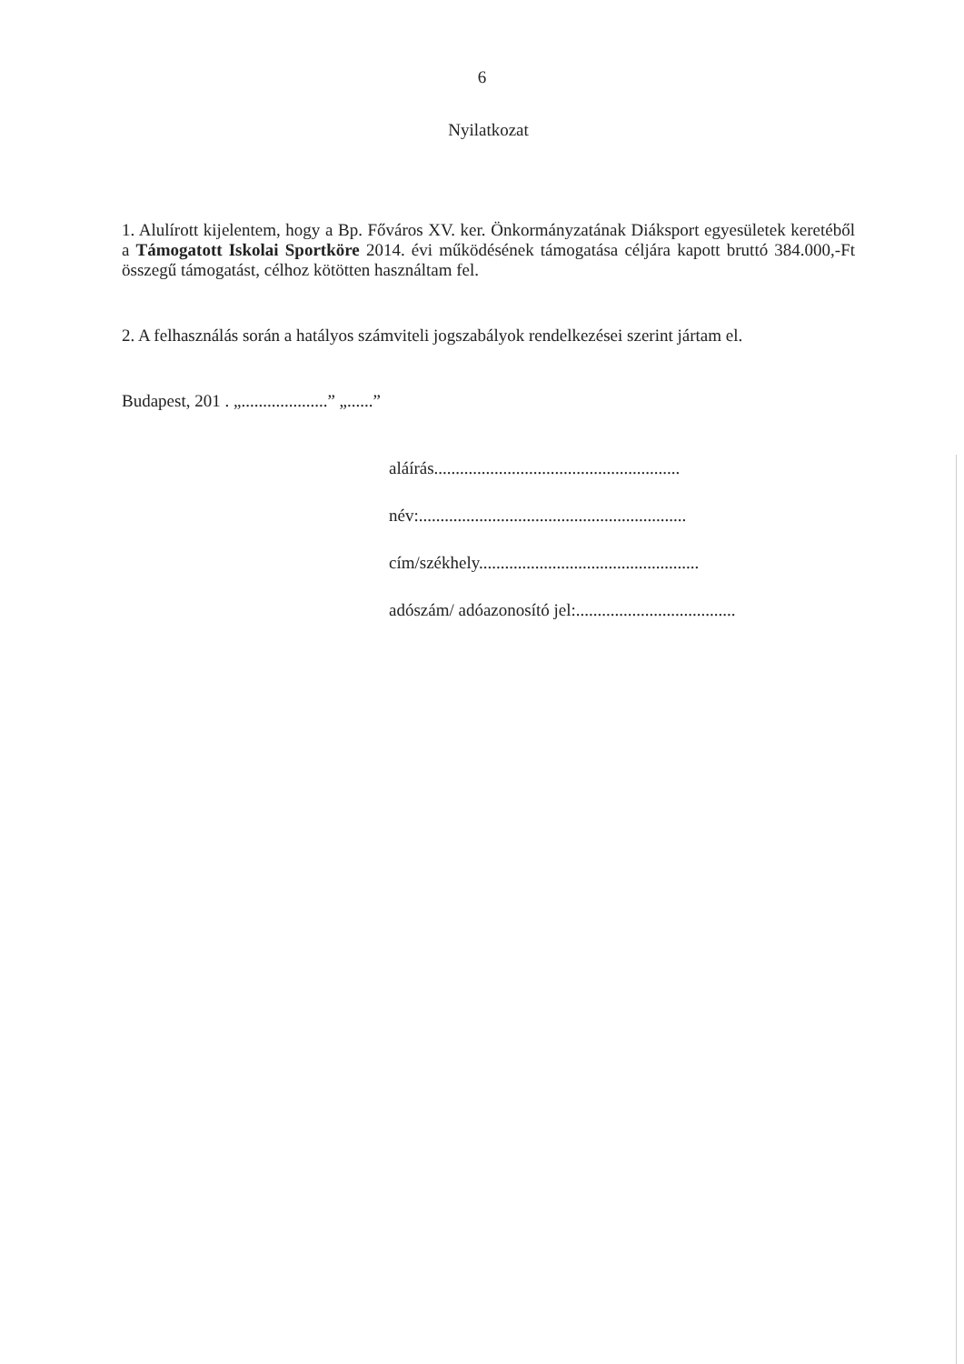6
Nyilatkozat
1. Alulírott kijelentem, hogy a Bp. Főváros XV. ker. Önkormányzatának Diáksport egyesületek keretéből a Támogatott Iskolai Sportköre 2014. évi működésének támogatása céljára kapott bruttó 384.000,-Ft összegű támogatást, célhoz kötötten használtam fel.
2. A felhasználás során a hatályos számviteli jogszabályok rendelkezései szerint jártam el.
Budapest, 201 . „....................” „......”
aláírás.........................................................
név:..............................................................
cím/székhely...................................................
adószám/ adóazonosító jel:.....................................